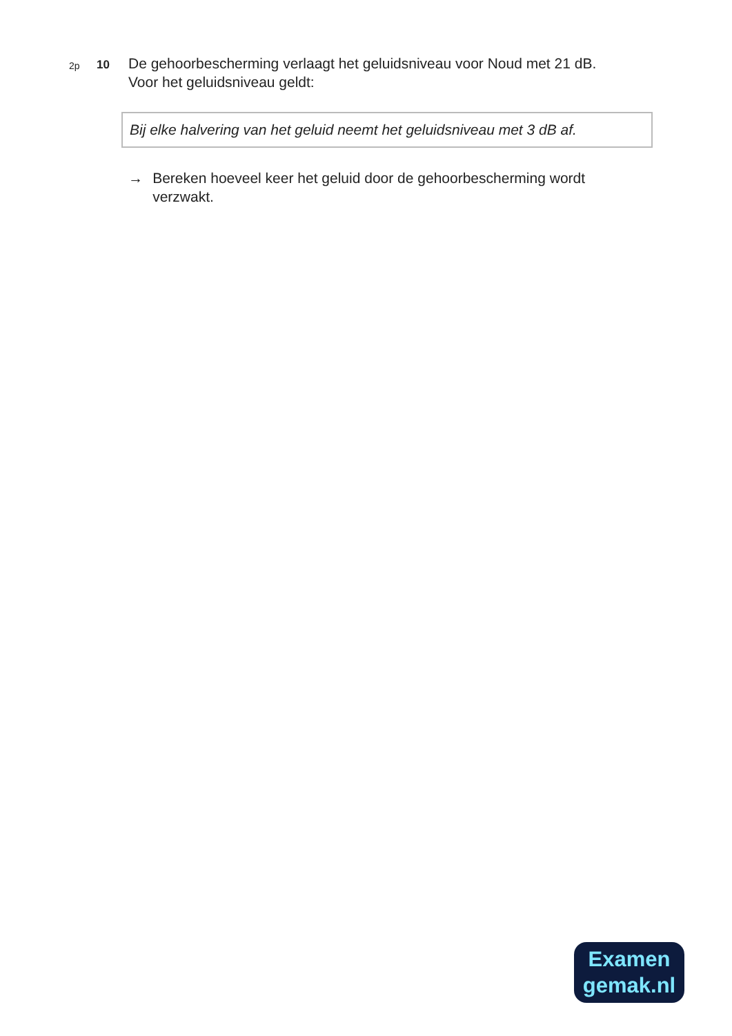2p
10
De gehoorbescherming verlaagt het geluidsniveau voor Noud met 21 dB.
Voor het geluidsniveau geldt:
Bij elke halvering van het geluid neemt het geluidsniveau met 3 dB af.
→ Bereken hoeveel keer het geluid door de gehoorbescherming wordt verzwakt.
Examen
gemak.nl